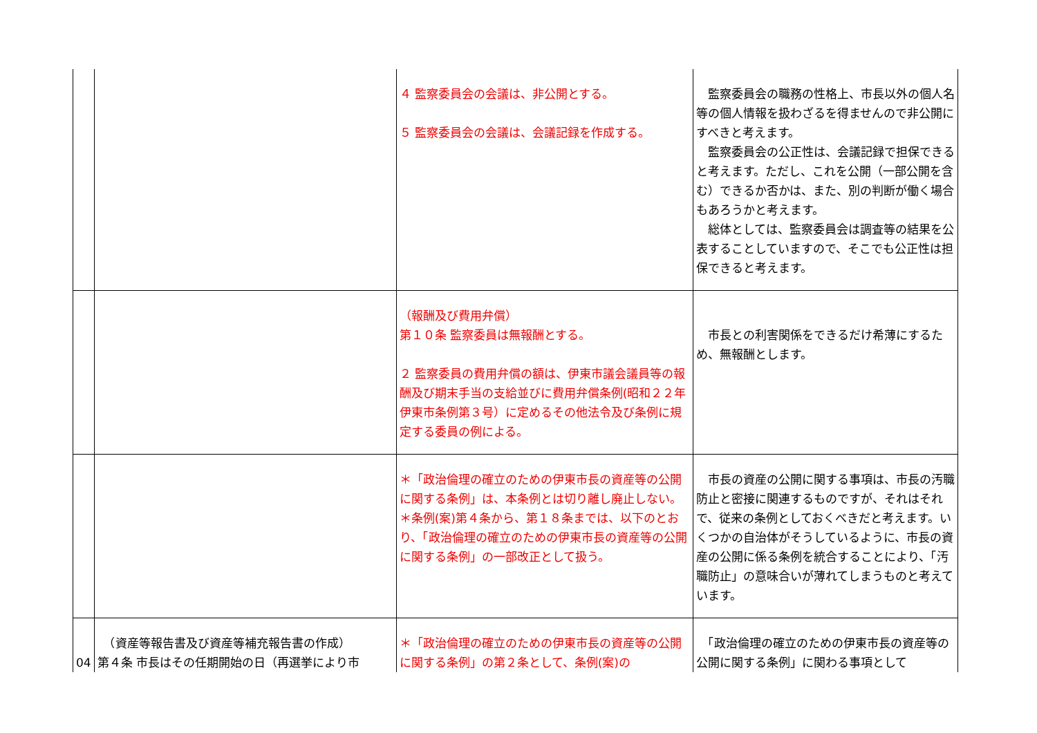| | | ４ 監察委員会の会議は、非公開とする。 ５ 監察委員会の会議は、会議記録を作成する。 | 監察委員会の職務の性格上、市長以外の個人名等の個人情報を扱わざるを得ませんので非公開にすべきと考えます。 監察委員会の公正性は、会議記録で担保できると考えます。ただし、これを公開（一部公開を含む）できるか否かは、また、別の判断が働く場合もあろうかと考えます。 総体としては、監察委員会は調査等の結果を公表することしていますので、そこでも公正性は担保できると考えます。 |
| | | （報酬及び費用弁償） 第１０条 監察委員は無報酬とする。 ２ 監察委員の費用弁償の額は、伊東市議会議員等の報酬及び期末手当の支給並びに費用弁償条例(昭和２２年伊東市条例第３号）に定めるその他法令及び条例に規定する委員の例による。 | 市長との利害関係をできるだけ希薄にするため、無報酬とします。 |
| | | ＊「政治倫理の確立のための伊東市長の資産等の公開に関する条例」は、本条例とは切り離し廃止しない。 ＊条例(案)第４条から、第１８条までは、以下のとおり、「政治倫理の確立のための伊東市長の資産等の公開に関する条例」の一部改正として扱う。 | 市長の資産の公開に関する事項は、市長の汚職防止と密接に関連するものですが、それはそれで、従来の条例としておくべきだと考えます。いくつかの自治体がそうしているように、市長の資産の公開に係る条例を統合することにより、「汚職防止」の意味合いが薄れてしまうものと考えています。 |
| 04 | （資産等報告書及び資産等補充報告書の作成） 第４条 市長はその任期開始の日（再選挙により市 | ＊「政治倫理の確立のための伊東市長の資産等の公開に関する条例」の第２条として、条例(案)の | 「政治倫理の確立のための伊東市長の資産等の公開に関する条例」に関わる事項として |